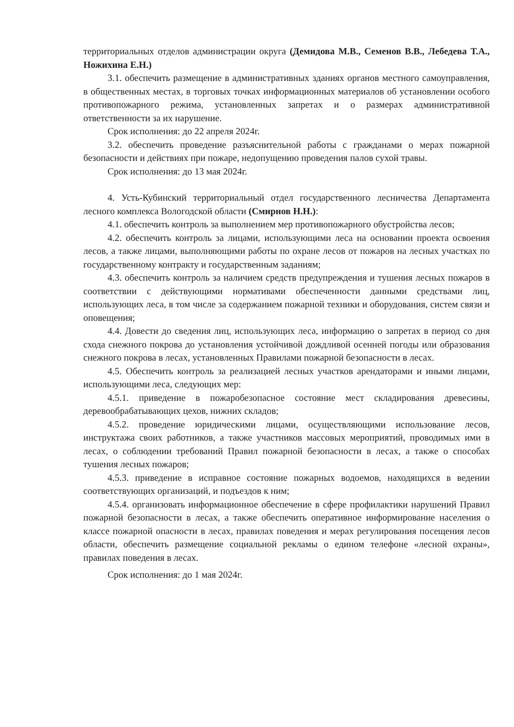территориальных отделов администрации округа (Демидова М.В., Семенов В.В., Лебедева Т.А., Ножихина Е.Н.)
3.1. обеспечить размещение в административных зданиях органов местного самоуправления, в общественных местах, в торговых точках информационных материалов об установлении особого противопожарного режима, установленных запретах и о размерах административной ответственности за их нарушение.
Срок исполнения: до 22 апреля 2024г.
3.2. обеспечить проведение разъяснительной работы с гражданами о мерах пожарной безопасности и действиях при пожаре, недопущению проведения палов сухой травы.
Срок исполнения: до 13 мая 2024г.
4. Усть-Кубинский территориальный отдел государственного лесничества Департамента лесного комплекса Вологодской области (Смирнов Н.Н.):
4.1. обеспечить контроль за выполнением мер противопожарного обустройства лесов;
4.2. обеспечить контроль за лицами, использующими леса на основании проекта освоения лесов, а также лицами, выполняющими работы по охране лесов от пожаров на лесных участках по государственному контракту и государственным заданиям;
4.3. обеспечить контроль за наличием средств предупреждения и тушения лесных пожаров в соответствии с действующими нормативами обеспеченности данными средствами лиц, использующих леса, в том числе за содержанием пожарной техники и оборудования, систем связи и оповещения;
4.4. Довести до сведения лиц, использующих леса, информацию о запретах в период со дня схода снежного покрова до установления устойчивой дождливой осенней погоды или образования снежного покрова в лесах, установленных Правилами пожарной безопасности в лесах.
4.5. Обеспечить контроль за реализацией лесных участков арендаторами и иными лицами, использующими леса, следующих мер:
4.5.1. приведение в пожаробезопасное состояние мест складирования древесины, деревообрабатывающих цехов, нижних складов;
4.5.2. проведение юридическими лицами, осуществляющими использование лесов, инструктажа своих работников, а также участников массовых мероприятий, проводимых ими в лесах, о соблюдении требований Правил пожарной безопасности в лесах, а также о способах тушения лесных пожаров;
4.5.3. приведение в исправное состояние пожарных водоемов, находящихся в ведении соответствующих организаций, и подъездов к ним;
4.5.4. организовать информационное обеспечение в сфере профилактики нарушений Правил пожарной безопасности в лесах, а также обеспечить оперативное информирование населения о классе пожарной опасности в лесах, правилах поведения и мерах регулирования посещения лесов области, обеспечить размещение социальной рекламы о едином телефоне «лесной охраны», правилах поведения в лесах.
Срок исполнения: до 1 мая 2024г.